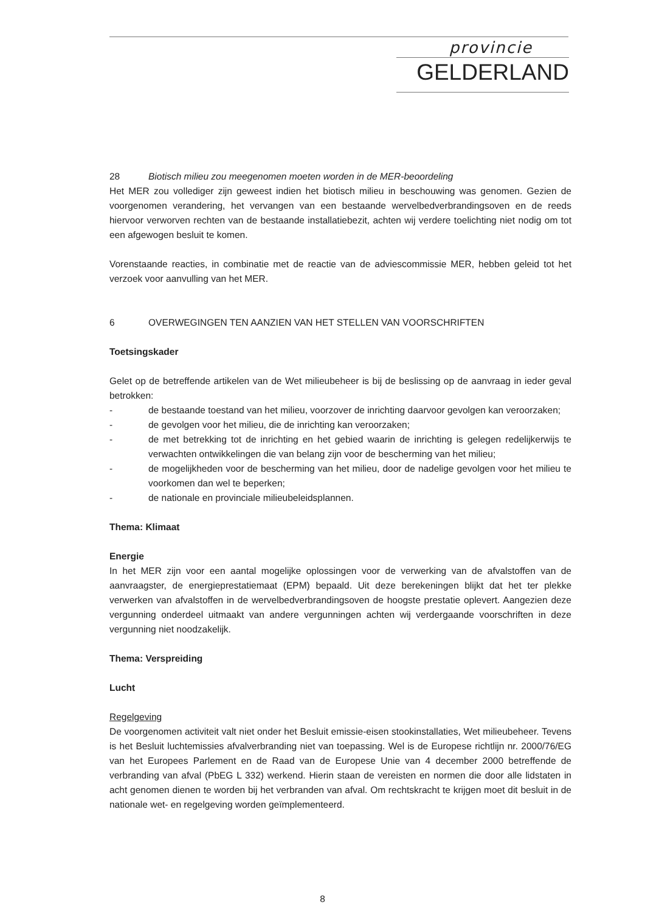provincie
GELDERLAND
28 Biotisch milieu zou meegenomen moeten worden in de MER-beoordeling
Het MER zou vollediger zijn geweest indien het biotisch milieu in beschouwing was genomen. Gezien de voorgenomen verandering, het vervangen van een bestaande wervelbedverbrandingsoven en de reeds hiervoor verworven rechten van de bestaande installatiebezit, achten wij verdere toelichting niet nodig om tot een afgewogen besluit te komen.
Vorenstaande reacties, in combinatie met de reactie van de adviescommissie MER, hebben geleid tot het verzoek voor aanvulling van het MER.
6 OVERWEGINGEN TEN AANZIEN VAN HET STELLEN VAN VOORSCHRIFTEN
Toetsingskader
Gelet op de betreffende artikelen van de Wet milieubeheer is bij de beslissing op de aanvraag in ieder geval betrokken:
- de bestaande toestand van het milieu, voorzover de inrichting daarvoor gevolgen kan veroorzaken;
- de gevolgen voor het milieu, die de inrichting kan veroorzaken;
- de met betrekking tot de inrichting en het gebied waarin de inrichting is gelegen redelijkerwijs te verwachten ontwikkelingen die van belang zijn voor de bescherming van het milieu;
- de mogelijkheden voor de bescherming van het milieu, door de nadelige gevolgen voor het milieu te voorkomen dan wel te beperken;
- de nationale en provinciale milieubeleidsplannen.
Thema: Klimaat
Energie
In het MER zijn voor een aantal mogelijke oplossingen voor de verwerking van de afvalstoffen van de aanvraagster, de energieprestatiemaat (EPM) bepaald. Uit deze berekeningen blijkt dat het ter plekke verwerken van afvalstoffen in de wervelbedverbrandingsoven de hoogste prestatie oplevert. Aangezien deze vergunning onderdeel uitmaakt van andere vergunningen achten wij verdergaande voorschriften in deze vergunning niet noodzakelijk.
Thema: Verspreiding
Lucht
Regelgeving
De voorgenomen activiteit valt niet onder het Besluit emissie-eisen stookinstallaties, Wet milieubeheer. Tevens is het Besluit luchtemissies afvalverbranding niet van toepassing. Wel is de Europese richtlijn nr. 2000/76/EG van het Europees Parlement en de Raad van de Europese Unie van 4 december 2000 betreffende de verbranding van afval (PbEG L 332) werkend. Hierin staan de vereisten en normen die door alle lidstaten in acht genomen dienen te worden bij het verbranden van afval. Om rechtskracht te krijgen moet dit besluit in de nationale wet- en regelgeving worden geïmplementeerd.
8